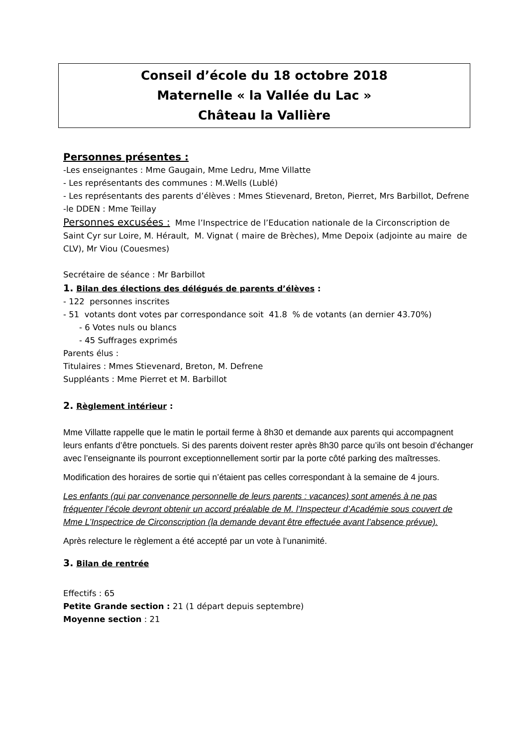Conseil d’école du 18 octobre 2018
Maternelle « la Vallée du Lac »
Château la Vallière
Personnes présentes :
-Les enseignantes : Mme Gaugain, Mme Ledru, Mme Villatte
- Les représentants des communes : M.Wells (Lublé)
- Les représentants des parents d’élèves : Mmes Stievenard, Breton, Pierret, Mrs Barbillot, Defrene
-le DDEN : Mme Teillay
Personnes excusées : Mme l’Inspectrice de l’Education nationale de la Circonscription de Saint Cyr sur Loire, M. Hérault, M. Vignat ( maire de Brèches), Mme Depoix (adjointe au maire de CLV), Mr Viou (Couesmes)
Secrétaire de séance : Mr Barbillot
1. Bilan des élections des délégués de parents d’élèves :
- 122 personnes inscrites
- 51 votants dont votes par correspondance soit 41.8 % de votants (an dernier 43.70%)
- 6 Votes nuls ou blancs
- 45 Suffrages exprimés
Parents élus :
Titulaires : Mmes Stievenard, Breton, M. Defrene
Suppléants : Mme Pierret et M. Barbillot
2. Règlement intérieur :
Mme Villatte rappelle que le matin le portail ferme à 8h30 et demande aux parents qui accompagnent leurs enfants d’être ponctuels. Si des parents doivent rester après 8h30 parce qu’ils ont besoin d’échanger avec l’enseignante ils pourront exceptionnellement sortir par la porte côté parking des maîtresses.
Modification des horaires de sortie qui n’étaient pas celles correspondant à la semaine de 4 jours.
Les enfants (qui par convenance personnelle de leurs parents : vacances) sont amenés à ne pas fréquenter l’école devront obtenir un accord préalable de M. l’Inspecteur d’Académie sous couvert de Mme L’Inspectrice de Circonscription (la demande devant être effectuée avant l’absence prévue).
Après relecture le règlement a été accepté par un vote à l’unanimité.
3. Bilan de rentrée
Effectifs : 65
Petite Grande section : 21 (1 départ depuis septembre)
Moyenne section : 21